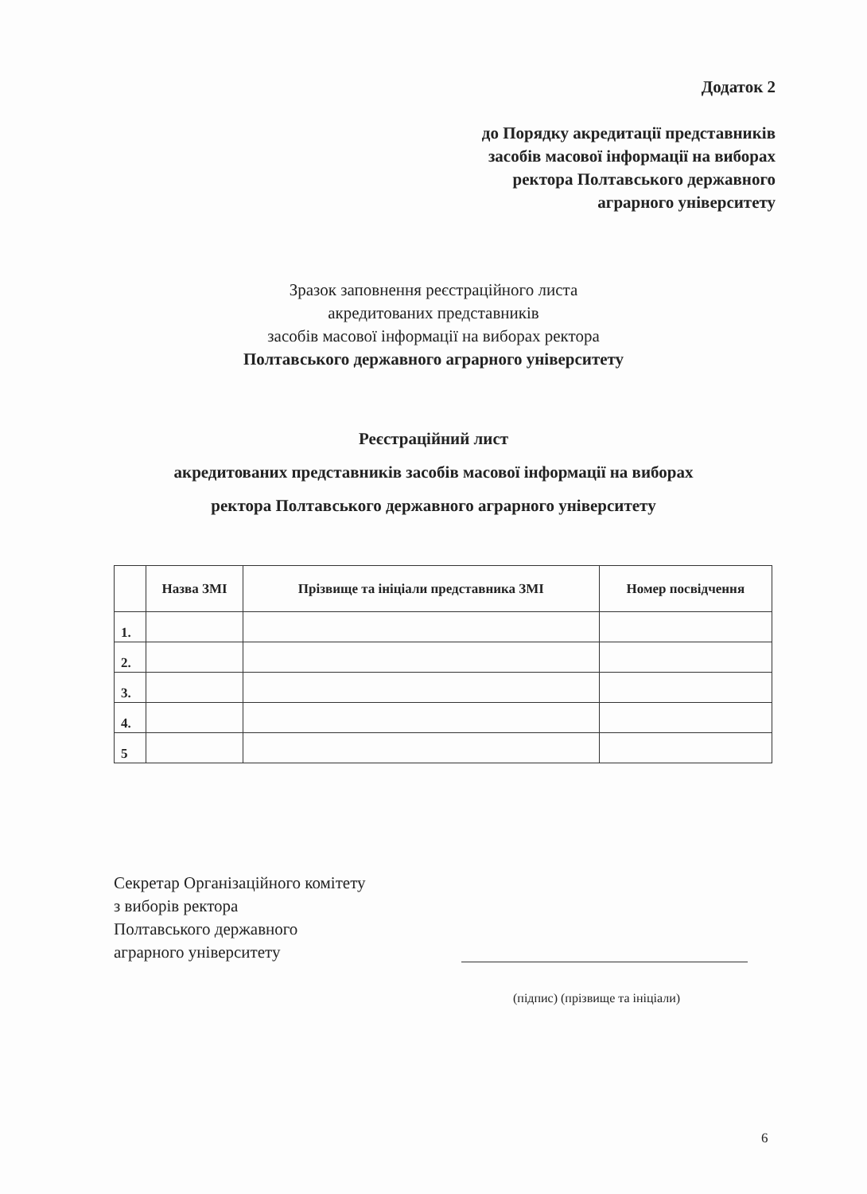Додаток 2
до Порядку акредитації представників
засобів масової інформації на виборах
ректора Полтавського державного
аграрного університету
Зразок заповнення реєстраційного листа
акредитованих представників
засобів масової інформації на виборах ректора
Полтавського державного аграрного університету
Реєстраційний лист
акредитованих представників засобів масової інформації на виборах
ректора Полтавського державного аграрного університету
| | Назва ЗМІ | Прізвище та ініціали представника ЗМІ | Номер посвідчення |
| --- | --- | --- | --- |
| 1. | | | |
| 2. | | | |
| 3. | | | |
| 4. | | | |
| 5 | | | |
Секретар Організаційного комітету
з виборів ректора
Полтавського державного
аграрного університету
(підпис) (прізвище та ініціали)
6